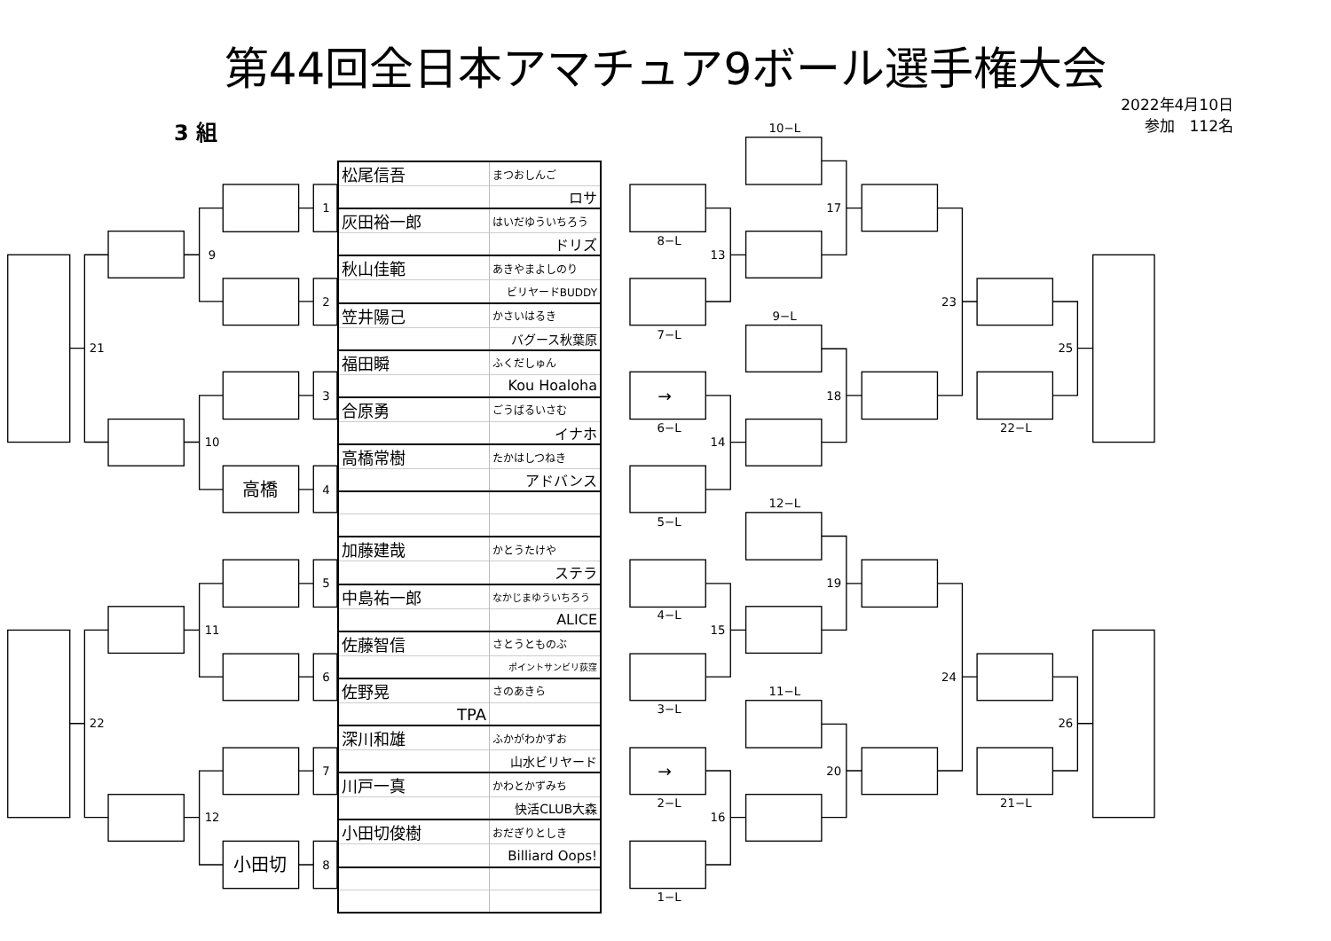第44回全日本アマチュア9ボール選手権大会
3 組
2022年4月10日
参加　112名
1
2
3
4
5
6
7
8
9
10
11
12
21
22
高橋
小田切
| 松尾信吾 | まつおしんご |
| | ロサ |
| 灰田裕一郎 | はいだゆういちろう |
| | ドリズ |
| 秋山佳範 | あきやまよしのり |
| | ビリヤードBUDDY |
| 笠井陽己 | かさいはるき |
| | バグース秋葉原 |
| 福田瞬 | ふくだしゅん |
| | Kou Hoaloha |
| 合原勇 | ごうばるいさむ |
| | イナホ |
| 高橋常樹 | たかはしつねき |
| | アドバンス |
| 加藤建哉 | かとうたけや |
| | ステラ |
| 中島祐一郎 | なかじまゆういちろう |
| | ALICE |
| 佐藤智信 | さとうとものぶ |
| | ポイントサンビリ荻窪 |
| 佐野晃 | さのあきら |
| TPA | |
| 深川和雄 | ふかがわかずお |
| | 山水ビリヤード |
| 川戸一真 | かわとかずみち |
| | 快活CLUB大森 |
| 小田切俊樹 | おだぎりとしき |
| | Billiard Oops! |
10−L
8−L
13
17
9−L
7−L
23
→
18
25
6−L
14
22−L
12−L
5−L
19
4−L
15
24
11−L
3−L
26
→
20
2−L
21−L
16
1−L